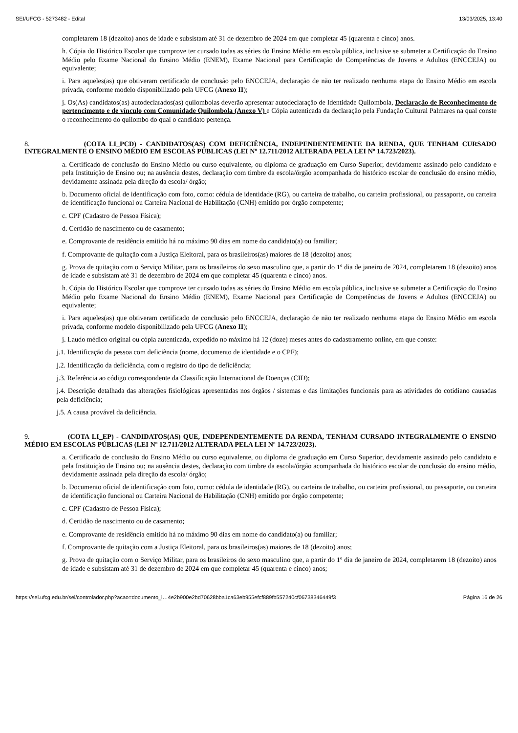SEI/UFCG - 5273482 - Edital 13/03/2025, 13:40
completarem 18 (dezoito) anos de idade e subsistam até 31 de dezembro de 2024 em que completar 45 (quarenta e cinco) anos.
h. Cópia do Histórico Escolar que comprove ter cursado todas as séries do Ensino Médio em escola pública, inclusive se submeter a Certificação do Ensino Médio pelo Exame Nacional do Ensino Médio (ENEM), Exame Nacional para Certificação de Competências de Jovens e Adultos (ENCCEJA) ou equivalente;
i. Para aqueles(as) que obtiveram certificado de conclusão pelo ENCCEJA, declaração de não ter realizado nenhuma etapa do Ensino Médio em escola privada, conforme modelo disponibilizado pela UFCG (Anexo II);
j. Os(As) candidatos(as) autodeclarados(as) quilombolas deverão apresentar autodeclaração de Identidade Quilombola, Declaração de Reconhecimento de pertencimento e de vínculo com Comunidade Quilombola (Anexo V) e Cópia autenticada da declaração pela Fundação Cultural Palmares na qual conste o reconhecimento do quilombo do qual o candidato pertença.
8. (COTA LI_PCD) - CANDIDATOS(AS) COM DEFICIÊNCIA, INDEPENDENTEMENTE DA RENDA, QUE TENHAM CURSADO INTEGRALMENTE O ENSINO MÉDIO EM ESCOLAS PÚBLICAS (LEI Nº 12.711/2012 ALTERADA PELA LEI Nº 14.723/2023).
a. Certificado de conclusão do Ensino Médio ou curso equivalente, ou diploma de graduação em Curso Superior, devidamente assinado pelo candidato e pela Instituição de Ensino ou; na ausência destes, declaração com timbre da escola/órgão acompanhada do histórico escolar de conclusão do ensino médio, devidamente assinada pela direção da escola/ órgão;
b. Documento oficial de identificação com foto, como: cédula de identidade (RG), ou carteira de trabalho, ou carteira profissional, ou passaporte, ou carteira de identificação funcional ou Carteira Nacional de Habilitação (CNH) emitido por órgão competente;
c. CPF (Cadastro de Pessoa Física);
d. Certidão de nascimento ou de casamento;
e. Comprovante de residência emitido há no máximo 90 dias em nome do candidato(a) ou familiar;
f. Comprovante de quitação com a Justiça Eleitoral, para os brasileiros(as) maiores de 18 (dezoito) anos;
g. Prova de quitação com o Serviço Militar, para os brasileiros do sexo masculino que, a partir do 1º dia de janeiro de 2024, completarem 18 (dezoito) anos de idade e subsistam até 31 de dezembro de 2024 em que completar 45 (quarenta e cinco) anos.
h. Cópia do Histórico Escolar que comprove ter cursado todas as séries do Ensino Médio em escola pública, inclusive se submeter a Certificação do Ensino Médio pelo Exame Nacional do Ensino Médio (ENEM), Exame Nacional para Certificação de Competências de Jovens e Adultos (ENCCEJA) ou equivalente;
i. Para aqueles(as) que obtiveram certificado de conclusão pelo ENCCEJA, declaração de não ter realizado nenhuma etapa do Ensino Médio em escola privada, conforme modelo disponibilizado pela UFCG (Anexo II);
j. Laudo médico original ou cópia autenticada, expedido no máximo há 12 (doze) meses antes do cadastramento online, em que conste:
j.1. Identificação da pessoa com deficiência (nome, documento de identidade e o CPF);
j.2. Identificação da deficiência, com o registro do tipo de deficiência;
j.3. Referência ao código correspondente da Classificação Internacional de Doenças (CID);
j.4. Descrição detalhada das alterações fisiológicas apresentadas nos órgãos / sistemas e das limitações funcionais para as atividades do cotidiano causadas pela deficiência;
j.5. A causa provável da deficiência.
9. (COTA LI_EP) - CANDIDATOS(AS) QUE, INDEPENDENTEMENTE DA RENDA, TENHAM CURSADO INTEGRALMENTE O ENSINO MÉDIO EM ESCOLAS PÚBLICAS (LEI Nº 12.711/2012 ALTERADA PELA LEI Nº 14.723/2023).
a. Certificado de conclusão do Ensino Médio ou curso equivalente, ou diploma de graduação em Curso Superior, devidamente assinado pelo candidato e pela Instituição de Ensino ou; na ausência destes, declaração com timbre da escola/órgão acompanhada do histórico escolar de conclusão do ensino médio, devidamente assinada pela direção da escola/ órgão;
b. Documento oficial de identificação com foto, como: cédula de identidade (RG), ou carteira de trabalho, ou carteira profissional, ou passaporte, ou carteira de identificação funcional ou Carteira Nacional de Habilitação (CNH) emitido por órgão competente;
c. CPF (Cadastro de Pessoa Física);
d. Certidão de nascimento ou de casamento;
e. Comprovante de residência emitido há no máximo 90 dias em nome do candidato(a) ou familiar;
f. Comprovante de quitação com a Justiça Eleitoral, para os brasileiros(as) maiores de 18 (dezoito) anos;
g. Prova de quitação com o Serviço Militar, para os brasileiros do sexo masculino que, a partir do 1º dia de janeiro de 2024, completarem 18 (dezoito) anos de idade e subsistam até 31 de dezembro de 2024 em que completar 45 (quarenta e cinco) anos;
https://sei.ufcg.edu.br/sei/controlador.php?acao=documento_i…4e2b900e2bd70628bba1ca63eb955efcf889fb557240cf06738346449f3 Página 16 de 26